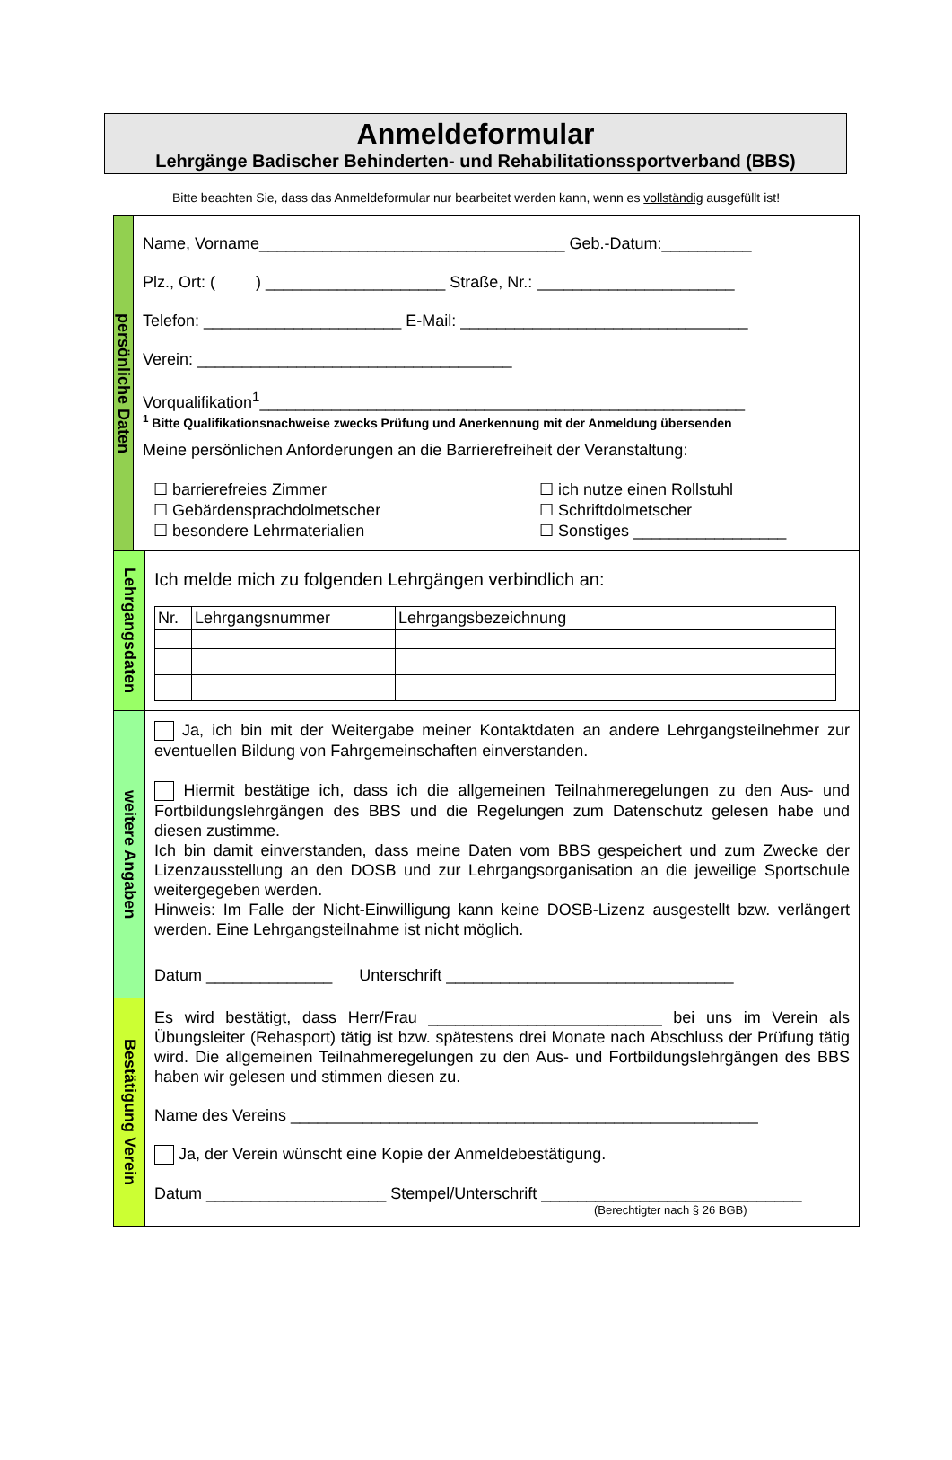Anmeldeformular
Lehrgänge Badischer Behinderten- und Rehabilitationssportverband (BBS)
Bitte beachten Sie, dass das Anmeldeformular nur bearbeitet werden kann, wenn es vollständig ausgefüllt ist!
persönliche Daten
Name, Vorname__________________________________ Geb.-Datum:__________
Plz., Ort: ( ) ____________________ Straße, Nr.: ______________________
Telefon: ______________________ E-Mail: ________________________________
Verein: ___________________________________
Vorqualifikation<sup>1</sup>______________________________________________________
<sup>1</sup> Bitte Qualifikationsnachweise zwecks Prüfung und Anerkennung mit der Anmeldung übersenden
Meine persönlichen Anforderungen an die Barrierefreiheit der Veranstaltung:
☐ barrierefreies Zimmer
☐ Gebärdensprachdolmetscher
☐ besondere Lehrmaterialien
☐ ich nutze einen Rollstuhl
☐ Schriftdolmetscher
☐ Sonstiges _________________
Lehrgangsdaten
Ich melde mich zu folgenden Lehrgängen verbindlich an:
| Nr. | Lehrgangsnummer | Lehrgangsbezeichnung |
| --- | --- | --- |
weitere Angaben
Ja, ich bin mit der Weitergabe meiner Kontaktdaten an andere Lehrgangsteilnehmer zur eventuellen Bildung von Fahrgemeinschaften einverstanden.
Hiermit bestätige ich, dass ich die allgemeinen Teilnahmeregelungen zu den Aus- und Fortbildungslehrgängen des BBS und die Regelungen zum Datenschutz gelesen habe und diesen zustimme.
Ich bin damit einverstanden, dass meine Daten vom BBS gespeichert und zum Zwecke der Lizenzausstellung an den DOSB und zur Lehrgangsorganisation an die jeweilige Sportschule weitergegeben werden.
Hinweis: Im Falle der Nicht-Einwilligung kann keine DOSB-Lizenz ausgestellt bzw. verlängert werden. Eine Lehrgangsteilnahme ist nicht möglich.
Datum ______________ Unterschrift ________________________________
Bestätigung Verein
Es wird bestätigt, dass Herr/Frau __________________________ bei uns im Verein als Übungsleiter (Rehasport) tätig ist bzw. spätestens drei Monate nach Abschluss der Prüfung tätig wird. Die allgemeinen Teilnahmeregelungen zu den Aus- und Fortbildungslehrgängen des BBS haben wir gelesen und stimmen diesen zu.
Name des Vereins ____________________________________________________
Ja, der Verein wünscht eine Kopie der Anmeldebestätigung.
Datum ____________________ Stempel/Unterschrift _____________________________
(Berechtigter nach § 26 BGB)